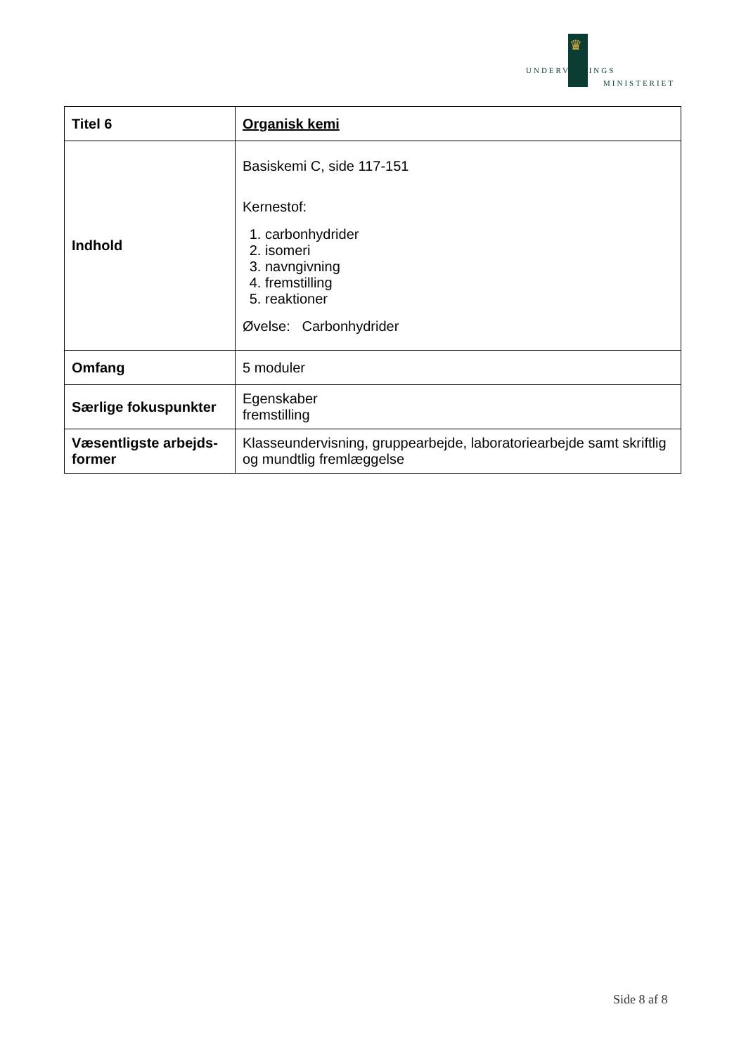♛
UNDERVISNINGS
MINISTERIET
| Titel 6 | Organisk kemi |
| Indhold | Basiskemi C, side 117-151 Kernestof: 1. carbonhydrider 2. isomeri 3. navngivning 4. fremstilling 5. reaktioner Øvelse: Carbonhydrider |
| Omfang | 5 moduler |
| Særlige fokuspunkter | Egenskaber fremstilling |
| Væsentligste arbejds- former | Klasseundervisning, gruppearbejde, laboratoriearbejde samt skriftlig og mundtlig fremlæggelse |
Side 8 af 8